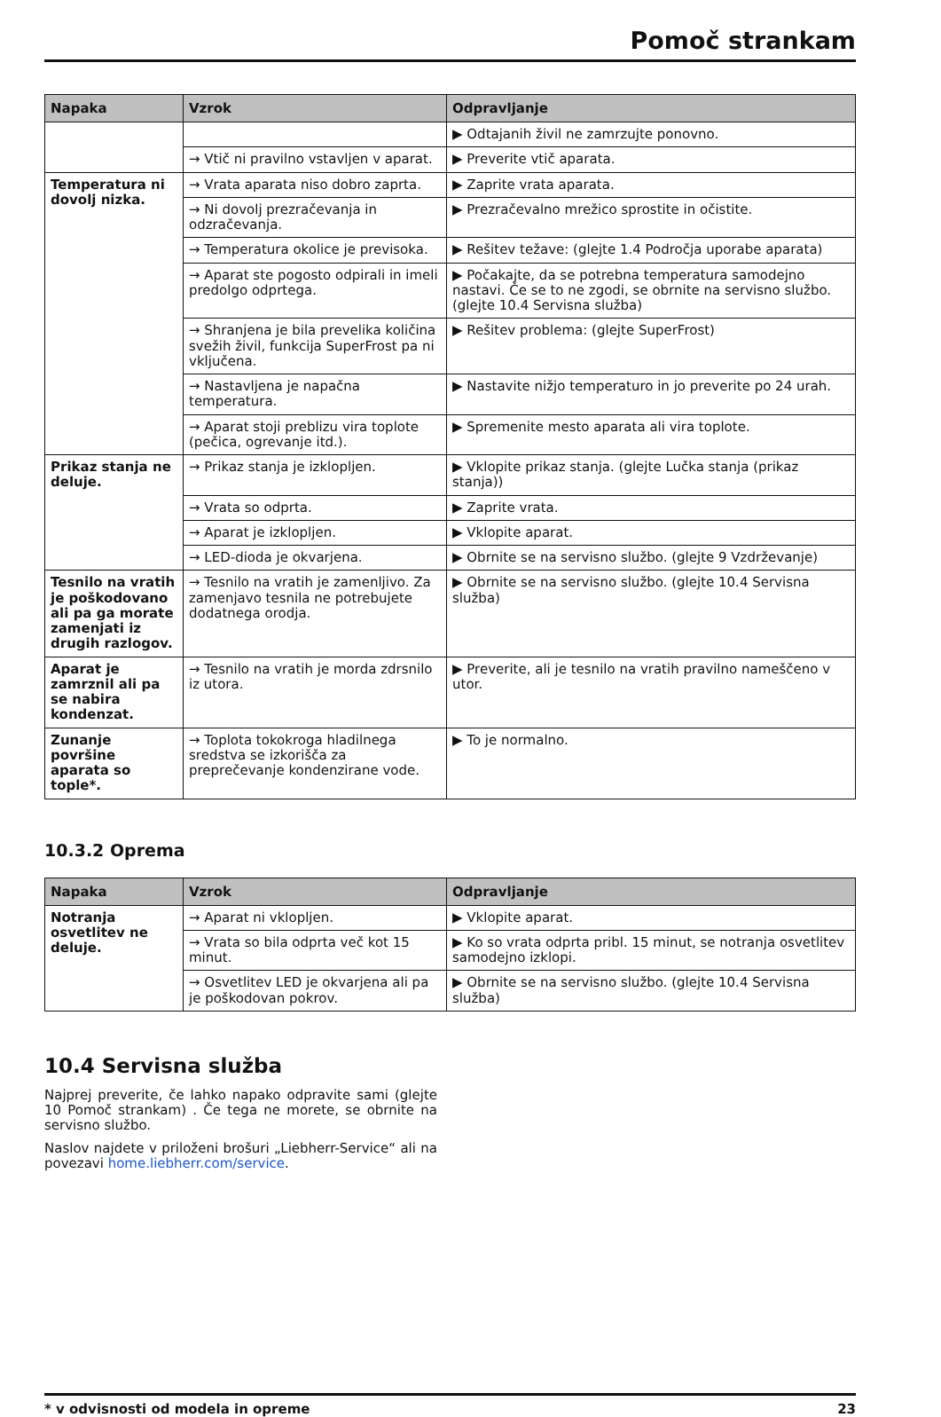Pomoč strankam
| Napaka | Vzrok | Odpravljanje |
| --- | --- | --- |
| | | ▶ Odtajanih živil ne zamrzujte ponovno. |
| | → Vtič ni pravilno vstavljen v aparat. | ▶ Preverite vtič aparata. |
| Temperatura ni dovolj nizka. | → Vrata aparata niso dobro zaprta. | ▶ Zaprite vrata aparata. |
| | → Ni dovolj prezračevanja in odzračevanja. | ▶ Prezračevalno mrežico sprostite in očistite. |
| | → Temperatura okolice je previsoka. | ▶ Rešitev težave: (glejte 1.4 Področja uporabe aparata) |
| | → Aparat ste pogosto odpirali in imeli predolgo odprtega. | ▶ Počakajte, da se potrebna temperatura samodejno nastavi. Če se to ne zgodi, se obrnite na servisno službo. (glejte 10.4 Servisna služba) |
| | → Shranjena je bila prevelika količina svežih živil, funkcija SuperFrost pa ni vključena. | ▶ Rešitev problema: (glejte SuperFrost) |
| | → Nastavljena je napačna temperatura. | ▶ Nastavite nižjo temperaturo in jo preverite po 24 urah. |
| | → Aparat stoji preblizu vira toplote (pečica, ogrevanje itd.). | ▶ Spremenite mesto aparata ali vira toplote. |
| Prikaz stanja ne deluje. | → Prikaz stanja je izklopljen. | ▶ Vklopite prikaz stanja. (glejte Lučka stanja (prikaz stanja)) |
| | → Vrata so odprta. | ▶ Zaprite vrata. |
| | → Aparat je izklopljen. | ▶ Vklopite aparat. |
| | → LED-dioda je okvarjena. | ▶ Obrnite se na servisno službo. (glejte 9 Vzdrževanje) |
| Tesnilo na vratih je poškodovano ali pa ga morate zamenjati iz drugih razlogov. | → Tesnilo na vratih je zamenljivo. Za zamenjavo tesnila ne potrebujete dodatnega orodja. | ▶ Obrnite se na servisno službo. (glejte 10.4 Servisna služba) |
| Aparat je zamrznil ali pa se nabira kondenzat. | → Tesnilo na vratih je morda zdrsnilo iz utora. | ▶ Preverite, ali je tesnilo na vratih pravilno nameščeno v utor. |
| Zunanje površine aparata so tople*. | → Toplota tokokroga hladilnega sredstva se izkorišča za preprečevanje kondenzirane vode. | ▶ To je normalno. |
10.3.2 Oprema
| Napaka | Vzrok | Odpravljanje |
| --- | --- | --- |
| Notranja osvetlitev ne deluje. | → Aparat ni vklopljen. | ▶ Vklopite aparat. |
| | → Vrata so bila odprta več kot 15 minut. | ▶ Ko so vrata odprta pribl. 15 minut, se notranja osvetlitev samodejno izklopi. |
| | → Osvetlitev LED je okvarjena ali pa je poškodovan pokrov. | ▶ Obrnite se na servisno službo. (glejte 10.4 Servisna služba) |
10.4 Servisna služba
Najprej preverite, če lahko napako odpravite sami (glejte 10 Pomoč strankam) . Če tega ne morete, se obrnite na servisno službo.
Naslov najdete v priloženi brošuri „Liebherr-Service“ ali na povezavi home.liebherr.com/service.
* v odvisnosti od modela in opreme 23